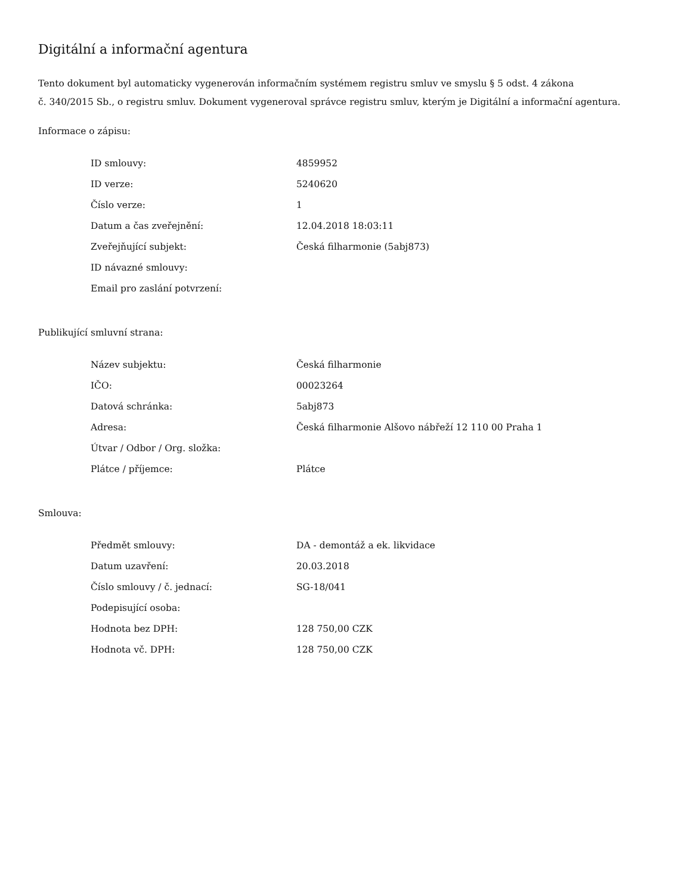Digitální a informační agentura
Tento dokument byl automaticky vygenerován informačním systémem registru smluv ve smyslu § 5 odst. 4 zákona
č. 340/2015 Sb., o registru smluv. Dokument vygeneroval správce registru smluv, kterým je Digitální a informační agentura.
Informace o zápisu:
| ID smlouvy: | 4859952 |
| ID verze: | 5240620 |
| Číslo verze: | 1 |
| Datum a čas zveřejnění: | 12.04.2018 18:03:11 |
| Zveřejňující subjekt: | Česká filharmonie (5abj873) |
| ID návazné smlouvy: | |
| Email pro zaslání potvrzení: | |
Publikující smluvní strana:
| Název subjektu: | Česká filharmonie |
| IČO: | 00023264 |
| Datová schránka: | 5abj873 |
| Adresa: | Česká filharmonie Alšovo nábřeží 12 110 00 Praha 1 |
| Útvar / Odbor / Org. složka: | |
| Plátce / příjemce: | Plátce |
Smlouva:
| Předmět smlouvy: | DA - demontáž a ek. likvidace |
| Datum uzavření: | 20.03.2018 |
| Číslo smlouvy / č. jednací: | SG-18/041 |
| Podepisující osoba: | |
| Hodnota bez DPH: | 128 750,00 CZK |
| Hodnota vč. DPH: | 128 750,00 CZK |